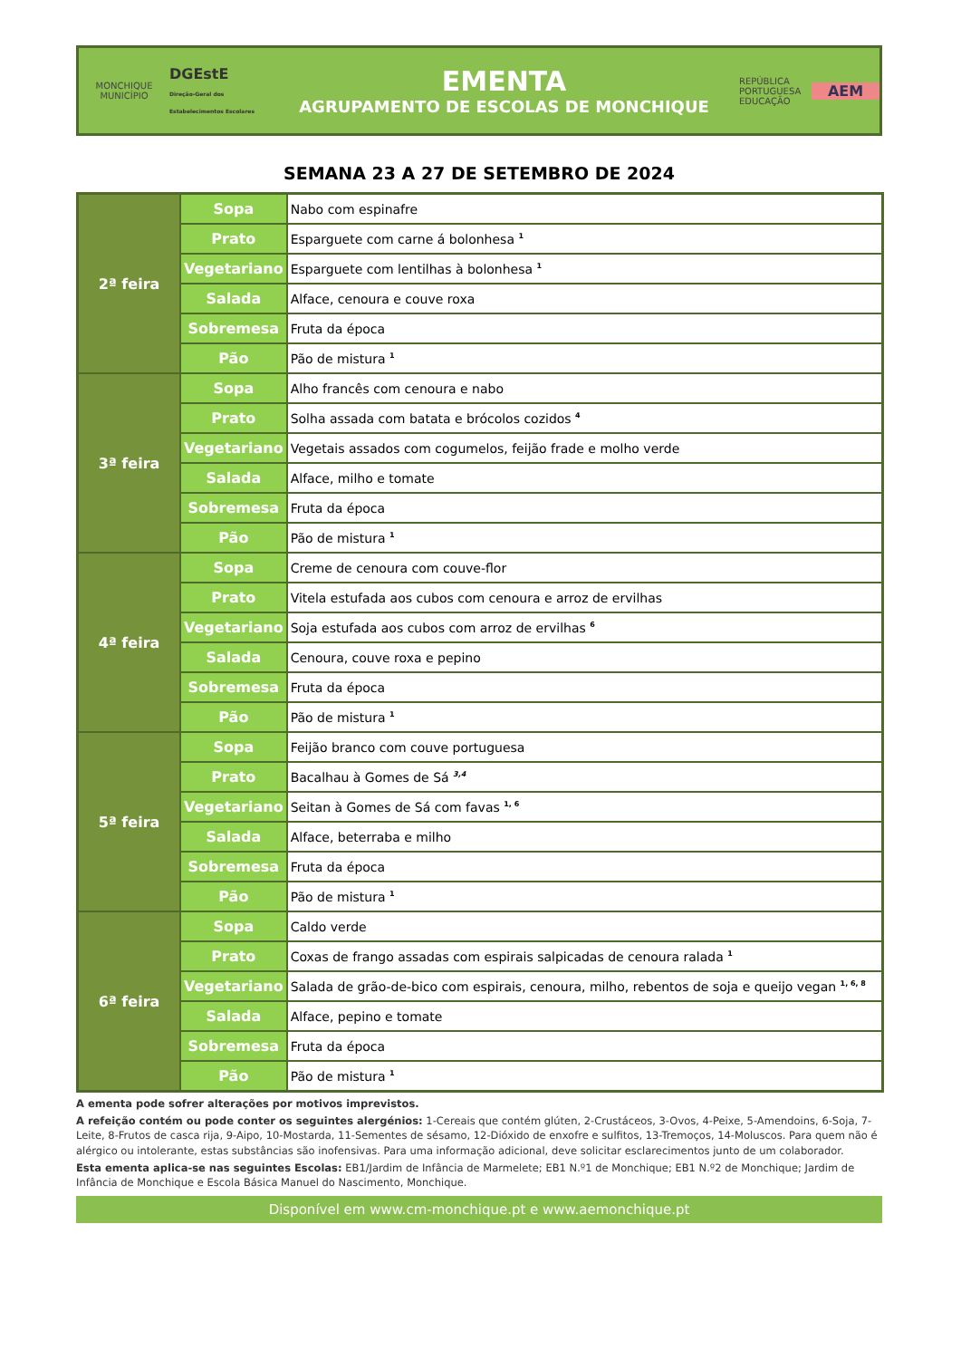MONCHIQUE
MUNICÍPIO
DGEstE
Direção-Geral dos Estabelecimentos Escolares
EMENTA
AGRUPAMENTO DE ESCOLAS DE MONCHIQUE
REPÚBLICA PORTUGUESA
EDUCAÇÃO
AEM
SEMANA 23 A 27 DE SETEMBRO DE 2024
| 2ª feira | Sopa | Nabo com espinafre |
| | Prato | Esparguete com carne á bolonhesa <sup>1</sup> |
| | Vegetariano | Esparguete com lentilhas à bolonhesa <sup>1</sup> |
| | Salada | Alface, cenoura e couve roxa |
| | Sobremesa | Fruta da época |
| | Pão | Pão de mistura <sup>1</sup> |
| 3ª feira | Sopa | Alho francês com cenoura e nabo |
| | Prato | Solha assada com batata e brócolos cozidos <sup>4</sup> |
| | Vegetariano | Vegetais assados com cogumelos, feijão frade e molho verde |
| | Salada | Alface, milho e tomate |
| | Sobremesa | Fruta da época |
| | Pão | Pão de mistura <sup>1</sup> |
| 4ª feira | Sopa | Creme de cenoura com couve-flor |
| | Prato | Vitela estufada aos cubos com cenoura e arroz de ervilhas |
| | Vegetariano | Soja estufada aos cubos com arroz de ervilhas <sup>6</sup> |
| | Salada | Cenoura, couve roxa e pepino |
| | Sobremesa | Fruta da época |
| | Pão | Pão de mistura <sup>1</sup> |
| 5ª feira | Sopa | Feijão branco com couve portuguesa |
| | Prato | Bacalhau à Gomes de Sá <sup>3,4</sup> |
| | Vegetariano | Seitan à Gomes de Sá com favas <sup>1, 6</sup> |
| | Salada | Alface, beterraba e milho |
| | Sobremesa | Fruta da época |
| | Pão | Pão de mistura <sup>1</sup> |
| 6ª feira | Sopa | Caldo verde |
| | Prato | Coxas de frango assadas com espirais salpicadas de cenoura ralada <sup>1</sup> |
| | Vegetariano | Salada de grão-de-bico com espirais, cenoura, milho, rebentos de soja e queijo vegan <sup>1, 6, 8</sup> |
| | Salada | Alface, pepino e tomate |
| | Sobremesa | Fruta da época |
| | Pão | Pão de mistura <sup>1</sup> |
A ementa pode sofrer alterações por motivos imprevistos.
A refeição contém ou pode conter os seguintes alergénios: 1-Cereais que contém glúten, 2-Crustáceos, 3-Ovos, 4-Peixe, 5-Amendoins, 6-Soja, 7-Leite, 8-Frutos de casca rija, 9-Aipo, 10-Mostarda, 11-Sementes de sésamo, 12-Dióxido de enxofre e sulfitos, 13-Tremoços, 14-Moluscos. Para quem não é alérgico ou intolerante, estas substâncias são inofensivas. Para uma informação adicional, deve solicitar esclarecimentos junto de um colaborador.
Esta ementa aplica-se nas seguintes Escolas: EB1/Jardim de Infância de Marmelete; EB1 N.º1 de Monchique; EB1 N.º2 de Monchique; Jardim de Infância de Monchique e Escola Básica Manuel do Nascimento, Monchique.
Disponível em www.cm-monchique.pt e www.aemonchique.pt